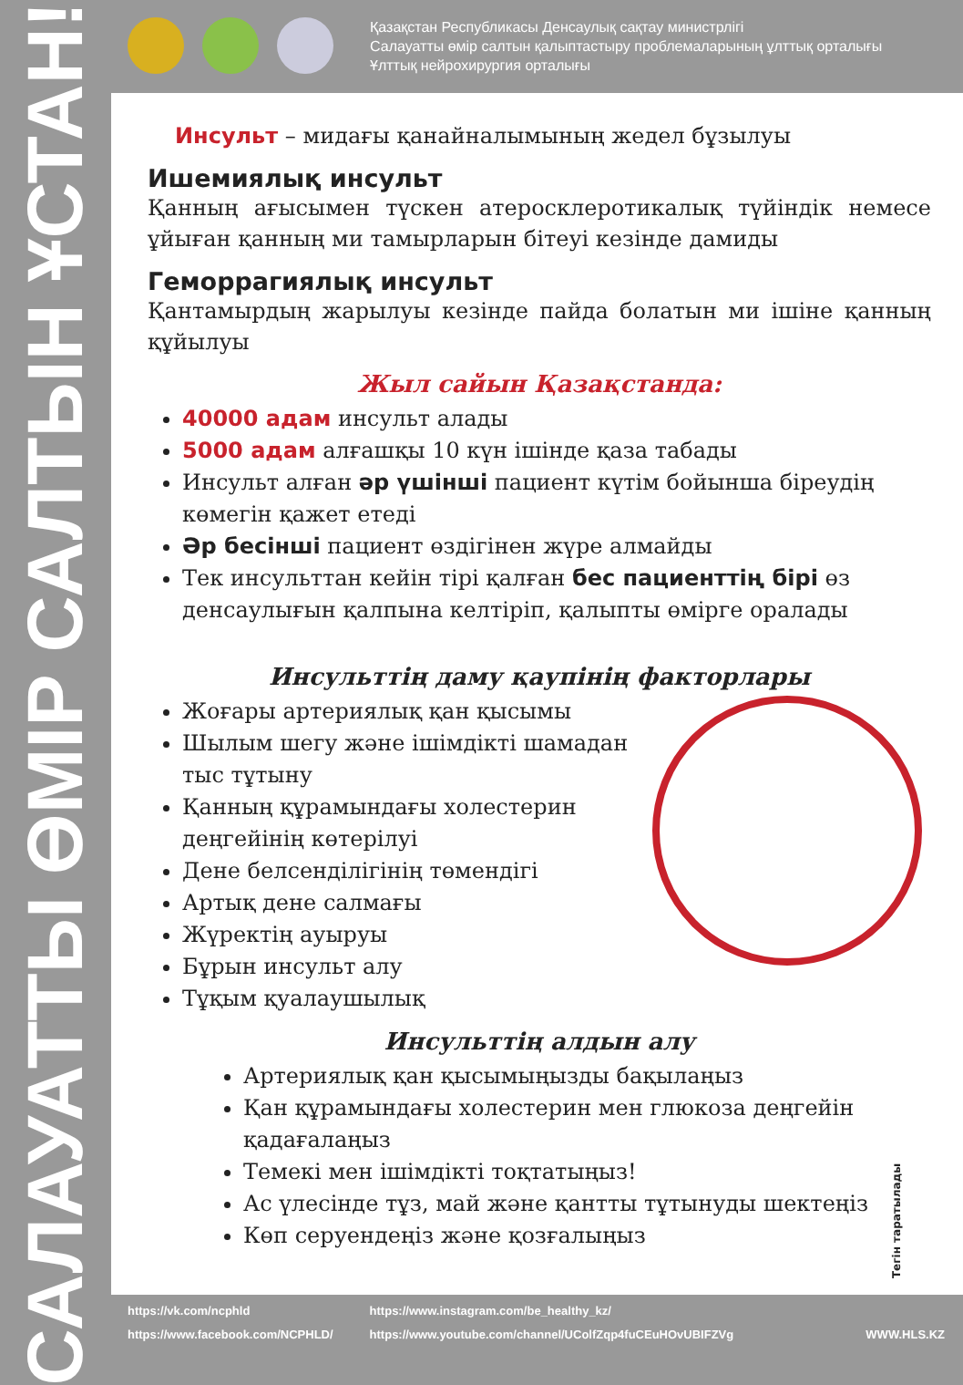Қазақстан Республикасы Денсаулық сақтау министрлігі
Салауатты өмір салтын қалыптастыру проблемаларының ұлттық орталығы
Ұлттық нейрохирургия орталығы
САЛАУАТТЫ ӨМІР САЛТЫН ҰСТАН!
Инсульт – мидағы қанайналымының жедел бұзылуы
Ишемиялық инсульт
Қанның ағысымен түскен атеросклеротикалық түйіндік немесе ұйыған қанның ми тамырларын бітеуі кезінде дамиды
Геморрагиялық инсульт
Қантамырдың жарылуы кезінде пайда болатын ми ішіне қанның құйылуы
Жыл сайын Қазақстанда:
40000 адам инсульт алады
5000 адам алғашқы 10 күн ішінде қаза табады
Инсульт алған әр үшінші пациент күтім бойынша біреудің көмегін қажет етеді
Әр бесінші пациент өздігінен жүре алмайды
Тек инсульттан кейін тірі қалған бес пациенттің бірі өз денсаулығын қалпына келтіріп, қалыпты өмірге оралады
Инсульттің даму қаупінің факторлары
Жоғары артериялық қан қысымы
Шылым шегу және ішімдікті шамадан тыс тұтыну
Қанның құрамындағы холестерин деңгейінің көтерілуі
Дене белсенділігінің төмендігі
Артық дене салмағы
Жүректің ауыруы
Бұрын инсульт алу
Тұқым қуалаушылық
Инсульттің алдын алу
Артериялық қан қысымыңызды бақылаңыз
Қан құрамындағы холестерин мен глюкоза деңгейін қадағалаңыз
Темекі мен ішімдікті тоқтатыңыз!
Ас үлесінде тұз, май және қантты тұтынуды шектеңіз
Көп серуендеңіз және қозғалыңыз
Тегін таратылады
https://vk.com/ncphld
https://www.facebook.com/NCPHLD/
https://www.instagram.com/be_healthy_kz/
https://www.youtube.com/channel/UColfZqp4fuCEuHOvUBIFZVg
WWW.HLS.KZ